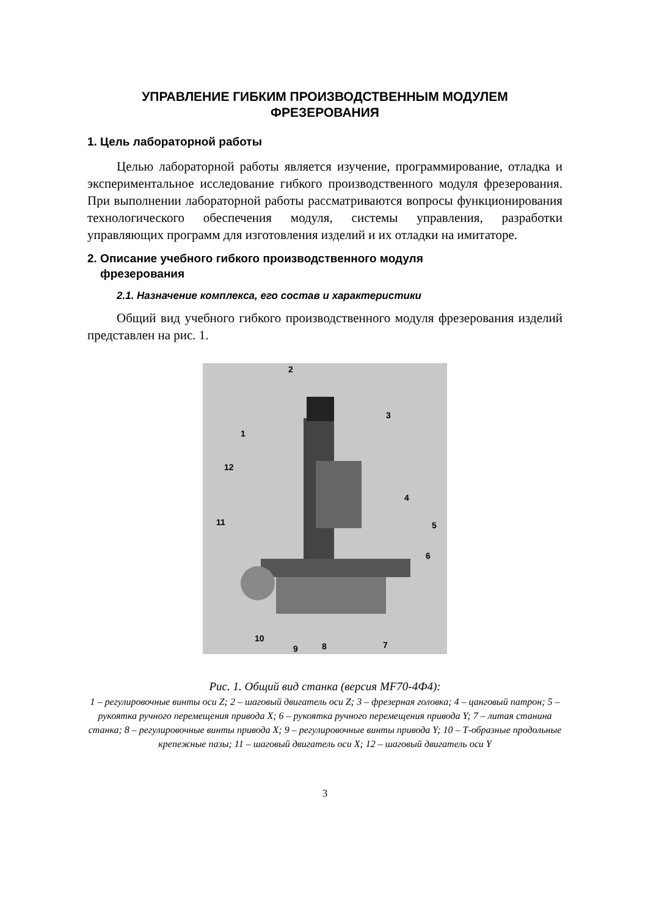УПРАВЛЕНИЕ ГИБКИМ ПРОИЗВОДСТВЕННЫМ МОДУЛЕМ
ФРЕЗЕРОВАНИЯ
1. Цель лабораторной работы
Целью лабораторной работы является изучение, программирование, отладка и экспериментальное исследование гибкого производственного модуля фрезерования. При выполнении лабораторной работы рассматриваются вопросы функционирования технологического обеспечения модуля, системы управления, разработки управляющих программ для изготовления изделий и их отладки на имитаторе.
2. Описание учебного гибкого производственного модуля
фрезерования
2.1. Назначение комплекса, его состав и характеристики
Общий вид учебного гибкого производственного модуля фрезерования изделий представлен на рис. 1.
2
3
1
12
4
5
11
6
10
9
8
7
Рис. 1. Общий вид станка (версия MF70-4Ф4):
1 – регулировочные винты оси Z; 2 – шаговый двигатель оси Z; 3 – фрезерная головка; 4 – цанговый патрон; 5 – рукоятка ручного перемещения привода X; 6 – рукоятка ручного перемещения привода Y; 7 – литая станина станка; 8 – регулировочные винты привода X; 9 – регулировочные винты привода Y; 10 – Т-образные продольные крепежные пазы; 11 – шаговый двигатель оси X; 12 – шаговый двигатель оси Y
3